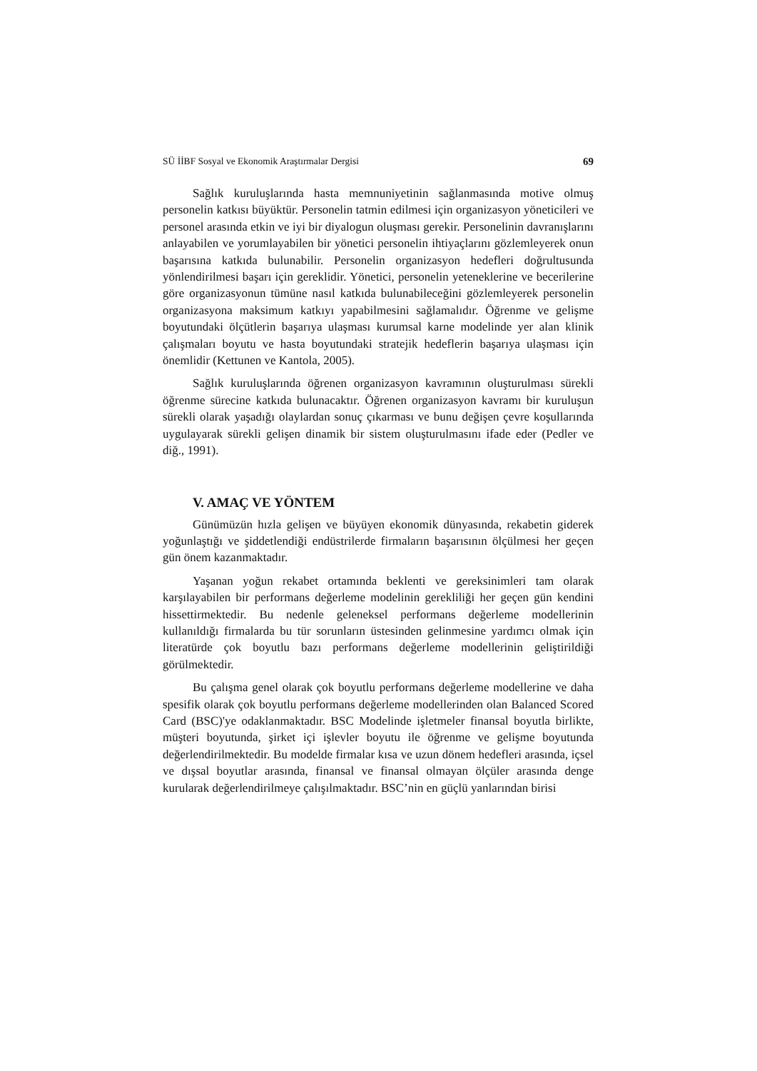SÜ İİBF Sosyal ve Ekonomik Araştırmalar Dergisi 69
Sağlık kuruluşlarında hasta memnuniyetinin sağlanmasında motive olmuş personelin katkısı büyüktür. Personelin tatmin edilmesi için organizasyon yöneticileri ve personel arasında etkin ve iyi bir diyalogun oluşması gerekir. Personelinin davranışlarını anlayabilen ve yorumlayabilen bir yönetici personelin ihtiyaçlarını gözlemleyerek onun başarısına katkıda bulunabilir. Personelin organizasyon hedefleri doğrultusunda yönlendirilmesi başarı için gereklidir. Yönetici, personelin yeteneklerine ve becerilerine göre organizasyonun tümüne nasıl katkıda bulunabileceğini gözlemleyerek personelin organizasyona maksimum katkıyı yapabilmesini sağlamalıdır. Öğrenme ve gelişme boyutundaki ölçütlerin başarıya ulaşması kurumsal karne modelinde yer alan klinik çalışmaları boyutu ve hasta boyutundaki stratejik hedeflerin başarıya ulaşması için önemlidir (Kettunen ve Kantola, 2005).
Sağlık kuruluşlarında öğrenen organizasyon kavramının oluşturulması sürekli öğrenme sürecine katkıda bulunacaktır. Öğrenen organizasyon kavramı bir kuruluşun sürekli olarak yaşadığı olaylardan sonuç çıkarması ve bunu değişen çevre koşullarında uygulayarak sürekli gelişen dinamik bir sistem oluşturulmasını ifade eder (Pedler ve diğ., 1991).
V. AMAÇ VE YÖNTEM
Günümüzün hızla gelişen ve büyüyen ekonomik dünyasında, rekabetin giderek yoğunlaştığı ve şiddetlendiği endüstrilerde firmaların başarısının ölçülmesi her geçen gün önem kazanmaktadır.
Yaşanan yoğun rekabet ortamında beklenti ve gereksinimleri tam olarak karşılayabilen bir performans değerleme modelinin gerekliliği her geçen gün kendini hissettirmektedir. Bu nedenle geleneksel performans değerleme modellerinin kullanıldığı firmalarda bu tür sorunların üstesinden gelinmesine yardımcı olmak için literatürde çok boyutlu bazı performans değerleme modellerinin geliştirildiği görülmektedir.
Bu çalışma genel olarak çok boyutlu performans değerleme modellerine ve daha spesifik olarak çok boyutlu performans değerleme modellerinden olan Balanced Scored Card (BSC)'ye odaklanmaktadır. BSC Modelinde işletmeler finansal boyutla birlikte, müşteri boyutunda, şirket içi işlevler boyutu ile öğrenme ve gelişme boyutunda değerlendirilmektedir. Bu modelde firmalar kısa ve uzun dönem hedefleri arasında, içsel ve dışsal boyutlar arasında, finansal ve finansal olmayan ölçüler arasında denge kurularak değerlendirilmeye çalışılmaktadır. BSC’nin en güçlü yanlarından birisi